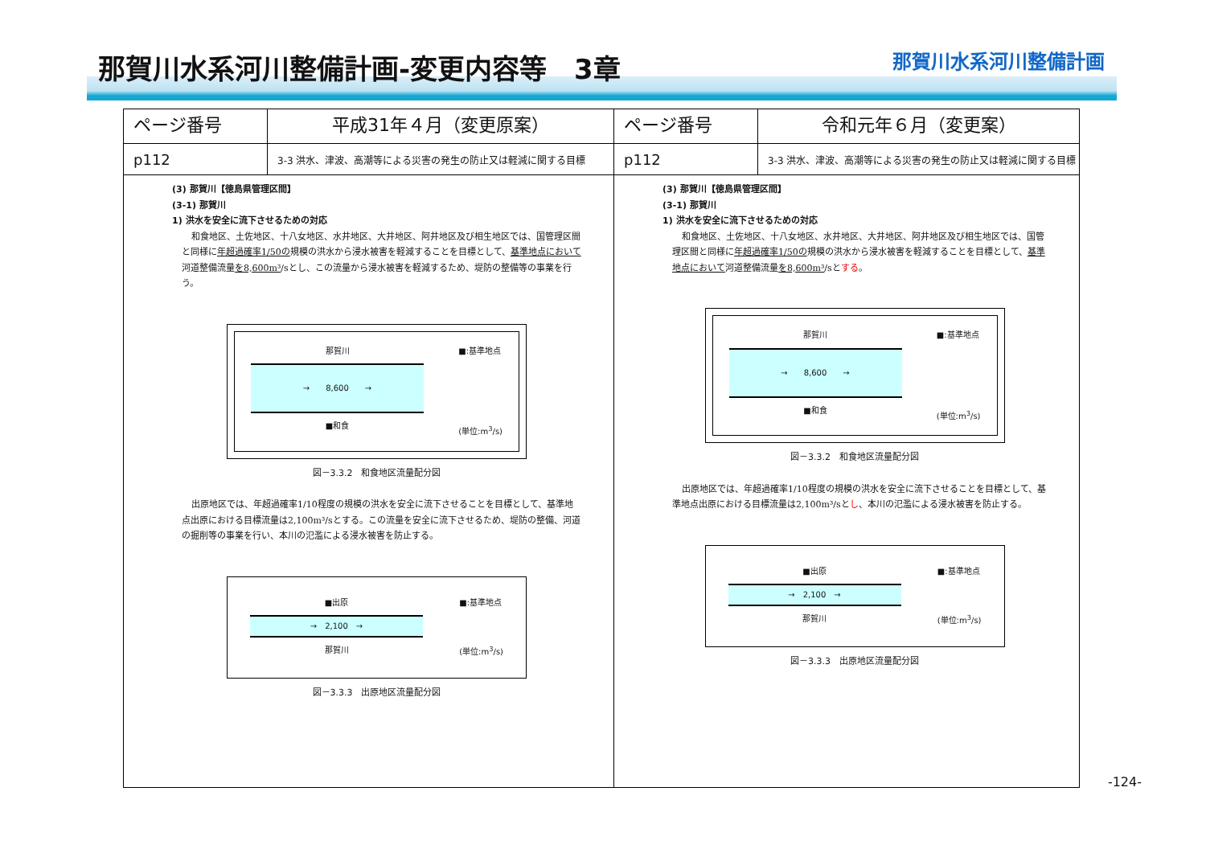那賀川水系河川整備計画-変更内容等　3章
那賀川水系河川整備計画
| ページ番号 | 平成31年４月（変更原案） | ページ番号 | 令和元年６月（変更案） |
| --- | --- | --- | --- |
| p112 | 3-3 洪水、津波、高潮等による災害の発生の防止又は軽減に関する目標 | p112 | 3-3 洪水、津波、高潮等による災害の発生の防止又は軽減に関する目標 |
| (3) 那賀川【徳島県管理区間】 (3-1) 那賀川 1) 洪水を安全に流下させるための対応 和食地区、土佐地区、十八女地区、水井地区、大井地区、阿井地区及び相生地区では、国管理区間と同様に 年超過確率1/50の 規模の洪水から浸水被害を軽減することを目標として、 基準地点において 河道整備流量 を8,600m³ /sとし、この流量から浸水被害を軽減するため、堤防の整備等の事業を行う。 那賀川 → 8,600 → ■和食 ■:基準地点 (単位:m<sup>3</sup>/s) 図－3.3.2 和食地区流量配分図 出原地区では、年超過確率1/10程度の規模の洪水を安全に流下させることを目標として、基準地点出原における目標流量は2,100m³/sとする。この流量を安全に流下させるため、堤防の整備、河道の掘削等の事業を行い、本川の氾濫による浸水被害を防止する。 ■出原 → 2,100 → 那賀川 ■:基準地点 (単位:m<sup>3</sup>/s) 図－3.3.3 出原地区流量配分図 | | (3) 那賀川【徳島県管理区間】 (3-1) 那賀川 1) 洪水を安全に流下させるための対応 和食地区、土佐地区、十八女地区、水井地区、大井地区、阿井地区及び相生地区では、国管理区間と同様に 年超過確率1/50の 規模の洪水から浸水被害を軽減することを目標として、 基準地点において 河道整備流量 を8,600m³ /sと する 。 那賀川 → 8,600 → ■和食 ■:基準地点 (単位:m<sup>3</sup>/s) 図－3.3.2 和食地区流量配分図 出原地区では、年超過確率1/10程度の規模の洪水を安全に流下させることを目標として、基準地点出原における目標流量は2,100m³/sと し 、本川の氾濫による浸水被害を防止する。 ■出原 → 2,100 → 那賀川 ■:基準地点 (単位:m<sup>3</sup>/s) 図－3.3.3 出原地区流量配分図 | |
-124-